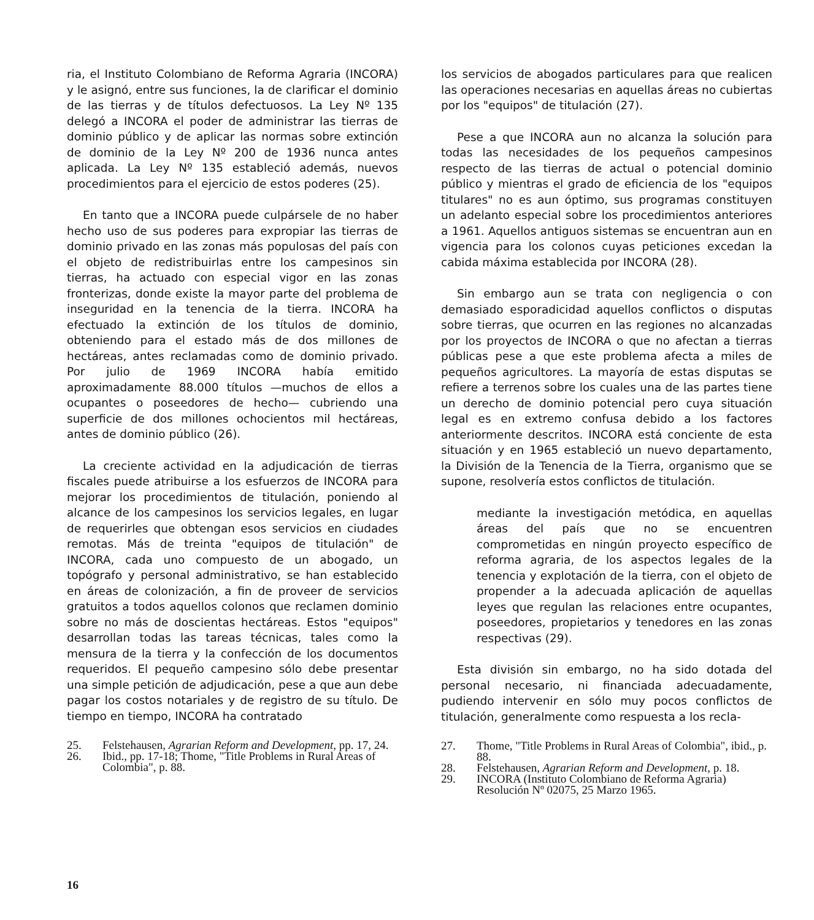ria, el Instituto Colombiano de Reforma Agraria (INCORA) y le asignó, entre sus funciones, la de clarificar el dominio de las tierras y de títulos defectuosos. La Ley Nº 135 delegó a INCORA el poder de administrar las tierras de dominio público y de aplicar las normas sobre extinción de dominio de la Ley Nº 200 de 1936 nunca antes aplicada. La Ley Nº 135 estableció además, nuevos procedimientos para el ejercicio de estos poderes (25).
En tanto que a INCORA puede culpársele de no haber hecho uso de sus poderes para expropiar las tierras de dominio privado en las zonas más populosas del país con el objeto de redistribuirlas entre los campesinos sin tierras, ha actuado con especial vigor en las zonas fronterizas, donde existe la mayor parte del problema de inseguridad en la tenencia de la tierra. INCORA ha efectuado la extinción de los títulos de dominio, obteniendo para el estado más de dos millones de hectáreas, antes reclamadas como de dominio privado. Por julio de 1969 INCORA había emitido aproximadamente 88.000 títulos —muchos de ellos a ocupantes o poseedores de hecho— cubriendo una superficie de dos millones ochocientos mil hectáreas, antes de dominio público (26).
La creciente actividad en la adjudicación de tierras fiscales puede atribuirse a los esfuerzos de INCORA para mejorar los procedimientos de titulación, poniendo al alcance de los campesinos los servicios legales, en lugar de requerirles que obtengan esos servicios en ciudades remotas. Más de treinta "equipos de titulación" de INCORA, cada uno compuesto de un abogado, un topógrafo y personal administrativo, se han establecido en áreas de colonización, a fin de proveer de servicios gratuitos a todos aquellos colonos que reclamen dominio sobre no más de doscientas hectáreas. Estos "equipos" desarrollan todas las tareas técnicas, tales como la mensura de la tierra y la confección de los documentos requeridos. El pequeño campesino sólo debe presentar una simple petición de adjudicación, pese a que aun debe pagar los costos notariales y de registro de su título. De tiempo en tiempo, INCORA ha contratado
25. Felstehausen, Agrarian Reform and Development, pp. 17, 24.
26. Ibid., pp. 17-18; Thome, "Title Problems in Rural Areas of Colombia", p. 88.
los servicios de abogados particulares para que realicen las operaciones necesarias en aquellas áreas no cubiertas por los "equipos" de titulación (27).
Pese a que INCORA aun no alcanza la solución para todas las necesidades de los pequeños campesinos respecto de las tierras de actual o potencial dominio público y mientras el grado de eficiencia de los "equipos titulares" no es aun óptimo, sus programas constituyen un adelanto especial sobre los procedimientos anteriores a 1961. Aquellos antiguos sistemas se encuentran aun en vigencia para los colonos cuyas peticiones excedan la cabida máxima establecida por INCORA (28).
Sin embargo aun se trata con negligencia o con demasiado esporadicidad aquellos conflictos o disputas sobre tierras, que ocurren en las regiones no alcanzadas por los proyectos de INCORA o que no afectan a tierras públicas pese a que este problema afecta a miles de pequeños agricultores. La mayoría de estas disputas se refiere a terrenos sobre los cuales una de las partes tiene un derecho de dominio potencial pero cuya situación legal es en extremo confusa debido a los factores anteriormente descritos. INCORA está conciente de esta situación y en 1965 estableció un nuevo departamento, la División de la Tenencia de la Tierra, organismo que se supone, resolvería estos conflictos de titulación.
mediante la investigación metódica, en aquellas áreas del país que no se encuentren comprometidas en ningún proyecto específico de reforma agraria, de los aspectos legales de la tenencia y explotación de la tierra, con el objeto de propender a la adecuada aplicación de aquellas leyes que regulan las relaciones entre ocupantes, poseedores, propietarios y tenedores en las zonas respectivas (29).
Esta división sin embargo, no ha sido dotada del personal necesario, ni financiada adecuadamente, pudiendo intervenir en sólo muy pocos conflictos de titulación, generalmente como respuesta a los recla-
27. Thome, "Title Problems in Rural Areas of Colombia", ibid., p. 88.
28. Felstehausen, Agrarian Reform and Development, p. 18.
29. INCORA (Instituto Colombiano de Reforma Agraria) Resolución Nº 02075, 25 Marzo 1965.
16